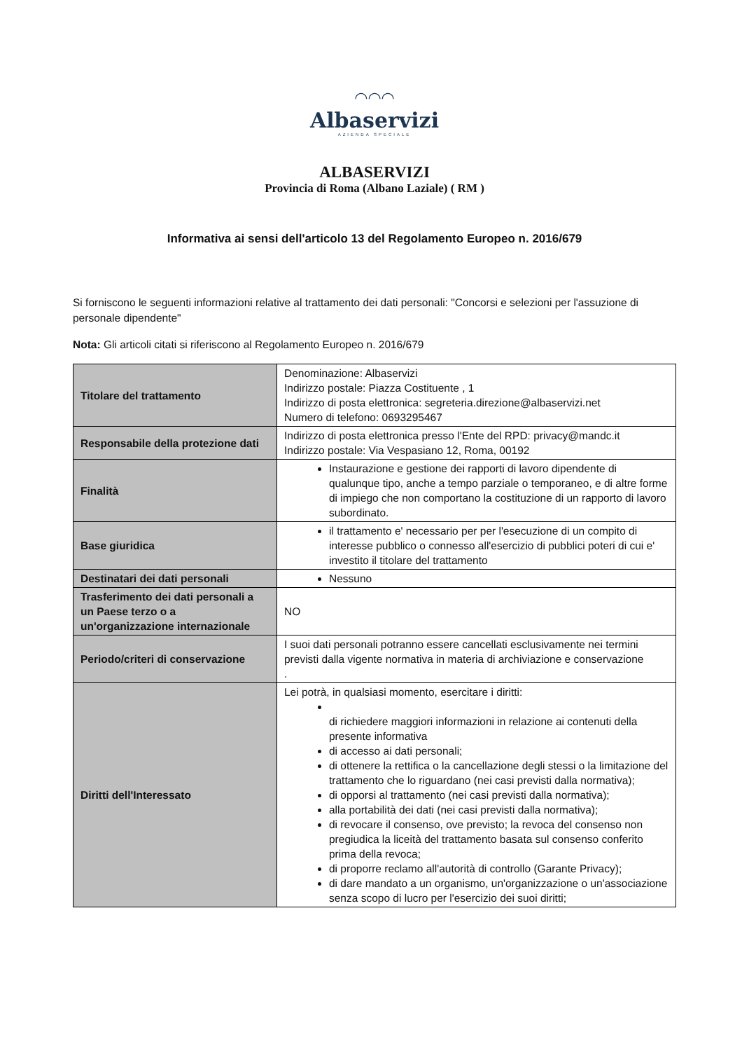◠◠◠
Albaservizi
AZIENDA SPECIALE
ALBASERVIZI
Provincia di Roma (Albano Laziale) ( RM )
Informativa ai sensi dell'articolo 13 del Regolamento Europeo n. 2016/679
Si forniscono le seguenti informazioni relative al trattamento dei dati personali: "Concorsi e selezioni per l'assuzione di personale dipendente"
Nota: Gli articoli citati si riferiscono al Regolamento Europeo n. 2016/679
| Titolare del trattamento | Denominazione: Albaservizi Indirizzo postale: Piazza Costituente , 1 Indirizzo di posta elettronica: segreteria.direzione@albaservizi.net Numero di telefono: 0693295467 |
| Responsabile della protezione dati | Indirizzo di posta elettronica presso l'Ente del RPD: privacy@mandc.it Indirizzo postale: Via Vespasiano 12, Roma, 00192 |
| Finalità | Instaurazione e gestione dei rapporti di lavoro dipendente di qualunque tipo, anche a tempo parziale o temporaneo, e di altre forme di impiego che non comportano la costituzione di un rapporto di lavoro subordinato. |
| Base giuridica | il trattamento e' necessario per per l'esecuzione di un compito di interesse pubblico o connesso all'esercizio di pubblici poteri di cui e' investito il titolare del trattamento |
| Destinatari dei dati personali | Nessuno |
| Trasferimento dei dati personali a un Paese terzo o a un'organizzazione internazionale | NO |
| Periodo/criteri di conservazione | I suoi dati personali potranno essere cancellati esclusivamente nei termini previsti dalla vigente normativa in materia di archiviazione e conservazione . |
| Diritti dell'Interessato | Lei potrà, in qualsiasi momento, esercitare i diritti: di richiedere maggiori informazioni in relazione ai contenuti della presente informativa di accesso ai dati personali; di ottenere la rettifica o la cancellazione degli stessi o la limitazione del trattamento che lo riguardano (nei casi previsti dalla normativa); di opporsi al trattamento (nei casi previsti dalla normativa); alla portabilità dei dati (nei casi previsti dalla normativa); di revocare il consenso, ove previsto; la revoca del consenso non pregiudica la liceità del trattamento basata sul consenso conferito prima della revoca; di proporre reclamo all'autorità di controllo (Garante Privacy); di dare mandato a un organismo, un'organizzazione o un'associazione senza scopo di lucro per l'esercizio dei suoi diritti; |